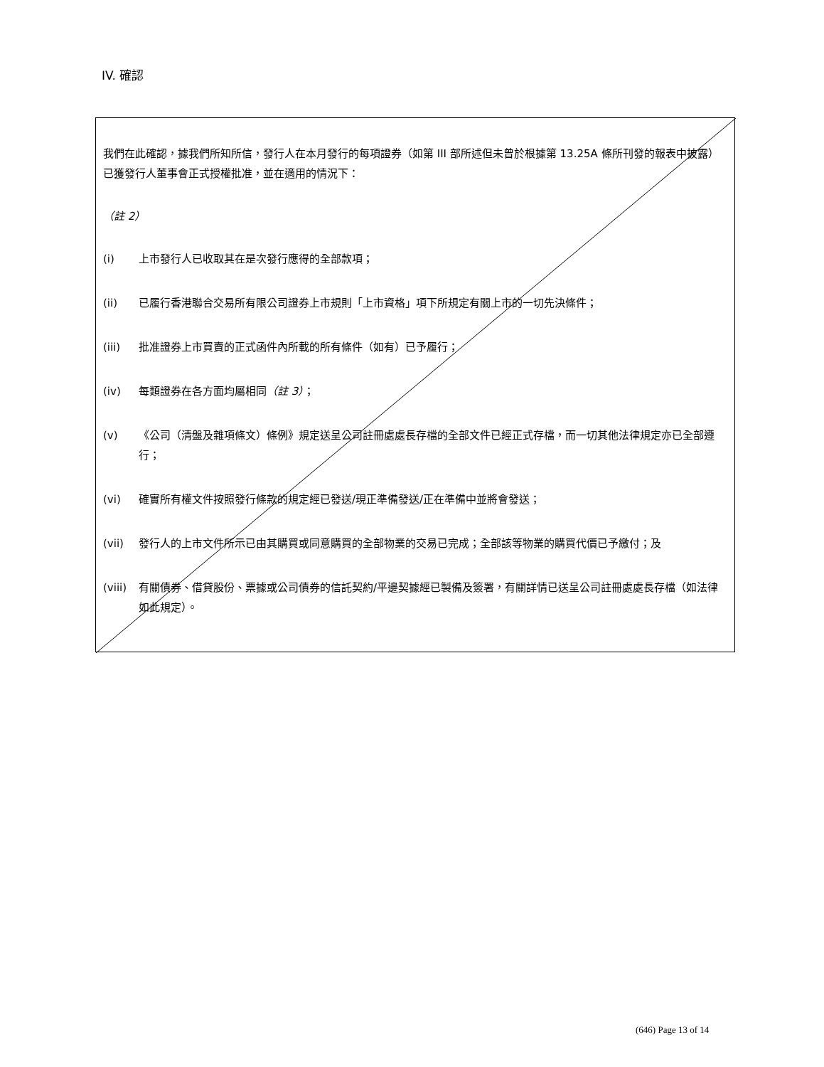IV. 確認
我們在此確認，據我們所知所信，發行人在本月發行的每項證券（如第 III 部所述但未曾於根據第 13.25A 條所刊發的報表中披露）已獲發行人董事會正式授權批准，並在適用的情況下：
（註 2）
(i) 上市發行人已收取其在是次發行應得的全部款項；
(ii) 已履行香港聯合交易所有限公司證券上市規則「上市資格」項下所規定有關上市的一切先決條件；
(iii) 批准證券上市買賣的正式函件內所載的所有條件（如有）已予履行；
(iv) 每類證券在各方面均屬相同（註 3）；
(v) 《公司（清盤及雜項條文）條例》規定送呈公司註冊處處長存檔的全部文件已經正式存檔，而一切其他法律規定亦已全部遵行；
(vi) 確實所有權文件按照發行條款的規定經已發送/現正準備發送/正在準備中並將會發送；
(vii) 發行人的上市文件所示已由其購買或同意購買的全部物業的交易已完成；全部該等物業的購買代價已予繳付；及
(viii) 有關債券、借貸股份、票據或公司債券的信託契約/平邊契據經已製備及簽署，有關詳情已送呈公司註冊處處長存檔（如法律如此規定）。
(646) Page 13 of 14